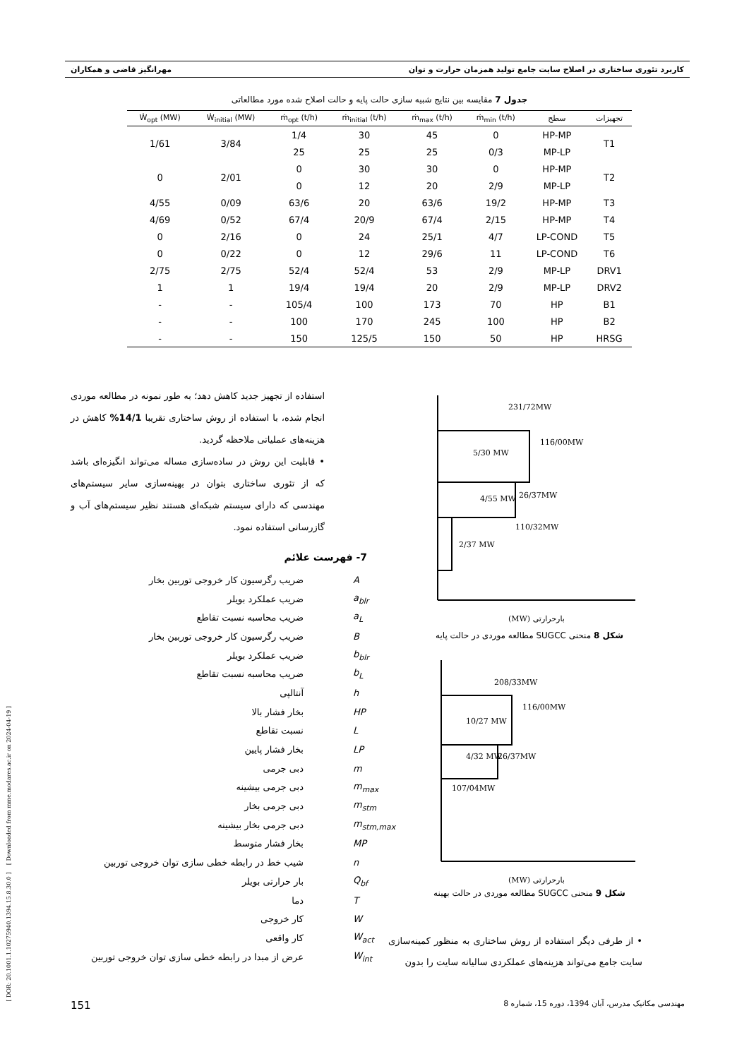کاربرد تئوری ساختاری در اصلاح سایت جامع تولید همزمان حرارت و توان مهرانگیز قاضی و همکاران
جدول 7 مقایسه بین نتایج شبیه سازی حالت پایه و حالت اصلاح شده مورد مطالعاتی
| تجهیزات | سطح | ṁ<sub>min</sub> (t/h) | ṁ<sub>max</sub> (t/h) | ṁ<sub>initial</sub> (t/h) | ṁ<sub>opt</sub> (t/h) | Ẇ<sub>initial</sub> (MW) | Ẇ<sub>opt</sub> (MW) |
| --- | --- | --- | --- | --- | --- | --- | --- |
| T1 | HP-MP | 0 | 45 | 30 | 1/4 | 3/84 | 1/61 |
| | MP-LP | 0/3 | 25 | 25 | 25 | | |
| T2 | HP-MP | 0 | 30 | 30 | 0 | 2/01 | 0 |
| | MP-LP | 2/9 | 20 | 12 | 0 | | |
| T3 | HP-MP | 19/2 | 63/6 | 20 | 63/6 | 0/09 | 4/55 |
| T4 | HP-MP | 2/15 | 67/4 | 20/9 | 67/4 | 0/52 | 4/69 |
| T5 | LP-COND | 4/7 | 25/1 | 24 | 0 | 2/16 | 0 |
| T6 | LP-COND | 11 | 29/6 | 12 | 0 | 0/22 | 0 |
| DRV1 | MP-LP | 2/9 | 53 | 52/4 | 52/4 | 2/75 | 2/75 |
| DRV2 | MP-LP | 2/9 | 20 | 19/4 | 19/4 | 1 | 1 |
| B1 | HP | 70 | 173 | 100 | 105/4 | - | - |
| B2 | HP | 100 | 245 | 170 | 100 | - | - |
| HRSG | HP | 50 | 150 | 125/5 | 150 | - | - |
استفاده از تجهیز جدید کاهش دهد؛ به طور نمونه در مطالعه موردی انجام شده، با استفاده از روش ساختاری تقریبا 14/1% کاهش در هزینه‌های عملیاتی ملاحظه گردید.
• قابلیت این روش در ساده‌سازی مساله می‌تواند انگیزه‌ای باشد که از تئوری ساختاری بتوان در بهینه‌سازی سایر سیستم‌های مهندسی که دارای سیستم شبکه‌ای هستند نظیر سیستم‌های آب و گازرسانی استفاده نمود.
7- فهرست علائم
Aضریب رگرسیون کار خروجی توربین بخار
a<sub>blr</sub> ضریب عملکرد بویلر
a<sub>L</sub> ضریب محاسبه نسبت تقاطع
Bضریب رگرسیون کار خروجی توربین بخار
b<sub>blr</sub> ضریب عملکرد بویلر
b<sub>L</sub> ضریب محاسبه نسبت تقاطع
h آنتالپی
HP بخار فشار بالا
Lنسبت تقاطع
LP بخار فشار پایین
m دبی جرمی
m<sub>max</sub> دبی جرمی بیشینه
m<sub>stm</sub> دبی جرمی بخار
m<sub>stm,max</sub> دبی جرمی بخار بیشینه
MP بخار فشار متوسط
n شیب خط در رابطه خطی سازی توان خروجی توربین
Q<sub>bf</sub> بار حرارتی بویلر
Tدما
Wکار خروجی
W<sub>act</sub> کار واقعی
W<sub>int</sub> عرض از مبدا در رابطه خطی سازی توان خروجی توربین
231/72MW
116/00MW
5/30 MW
4/55 MW
26/37MW
110/32MW
2/37 MW
(MW) بارحرارتی
شکل 8 منحنی SUGCC مطالعه موردی در حالت پایه
208/33MW
116/00MW
10/27 MW
4/32 MW
26/37MW
107/04MW
(MW) بارحرارتی
شکل 9 منحنی SUGCC مطالعه موردی در حالت بهینه
• از طرفی دیگر استفاده از روش ساختاری به منظور کمینه‌سازی سایت جامع می‌تواند هزینه‌های عملکردی سالیانه سایت را بدون
151 مهندسی مکانیک مدرس، آبان 1394، دوره 15، شماره 8
[ DOR: 20.1001.1.10275940.1394.15.8.30.0 ] [ Downloaded from mme.modares.ac.ir on 2024-04-19 ]